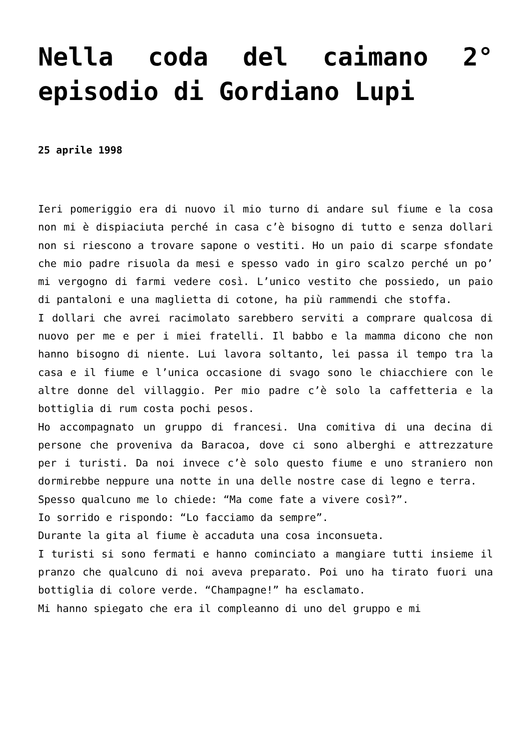Nella coda del caimano 2° episodio di Gordiano Lupi
25 aprile 1998
Ieri pomeriggio era di nuovo il mio turno di andare sul fiume e la cosa non mi è dispiaciuta perché in casa c’è bisogno di tutto e senza dollari non si riescono a trovare sapone o vestiti. Ho un paio di scarpe sfondate che mio padre risuola da mesi e spesso vado in giro scalzo perché un po’ mi vergogno di farmi vedere così. L’unico vestito che possiedo, un paio di pantaloni e una maglietta di cotone, ha più rammendi che stoffa.
I dollari che avrei racimolato sarebbero serviti a comprare qualcosa di nuovo per me e per i miei fratelli. Il babbo e la mamma dicono che non hanno bisogno di niente. Lui lavora soltanto, lei passa il tempo tra la casa e il fiume e l’unica occasione di svago sono le chiacchiere con le altre donne del villaggio. Per mio padre c’è solo la caffetteria e la bottiglia di rum costa pochi pesos.
Ho accompagnato un gruppo di francesi. Una comitiva di una decina di persone che proveniva da Baracoa, dove ci sono alberghi e attrezzature per i turisti. Da noi invece c’è solo questo fiume e uno straniero non dormirebbe neppure una notte in una delle nostre case di legno e terra.
Spesso qualcuno me lo chiede: “Ma come fate a vivere così?”.
Io sorrido e rispondo: “Lo facciamo da sempre”.
Durante la gita al fiume è accaduta una cosa inconsueta.
I turisti si sono fermati e hanno cominciato a mangiare tutti insieme il pranzo che qualcuno di noi aveva preparato. Poi uno ha tirato fuori una bottiglia di colore verde. “Champagne!” ha esclamato.
Mi hanno spiegato che era il compleanno di uno del gruppo e mi